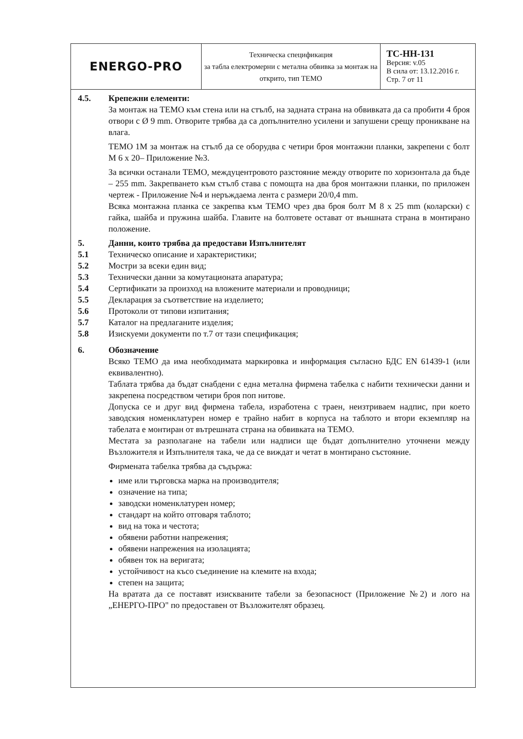| ENERGO-PRO | Техническа спецификация за табла електромерни с метална обвивка за монтаж на открито, тип ТЕМО | ТС-НН-131 Версия: v.05 В сила от: 13.12.2016 г. Стр. 7 от 11 |
4.5. Крепежни елементи:
За монтаж на ТЕМО към стена или на стълб, на задната страна на обвивката да са пробити 4 броя отвори с Ø 9 mm. Отворите трябва да са допълнително усилени и запушени срещу проникване на влага.
ТЕМО 1М за монтаж на стълб да се оборудва с четири броя монтажни планки, закрепени с болт М 6 х 20– Приложение №3.
За всички останали ТЕМО, междуцентровото разстояние между отворите по хоризонтала да бъде – 255 mm. Закрепването към стълб става с помощта на два броя монтажни планки, по приложен чертеж - Приложение №4 и неръждаема лента с размери 20/0,4 mm.
Всяка монтажна планка се закрепва към ТЕМО чрез два броя болт М 8 х 25 mm (коларски) с гайка, шайба и пружина шайба. Главите на болтовете остават от външната страна в монтирано положение.
5. Данни, които трябва да предостави Изпълнителят
5.1 Техническо описание и характеристики;
5.2 Мостри за всеки един вид;
5.3 Технически данни за комутационата апаратура;
5.4 Сертификати за произход на вложените материали и проводници;
5.5 Декларация за съответствие на изделието;
5.6 Протоколи от типови изпитания;
5.7 Каталог на предлаганите изделия;
5.8 Изискуеми документи по т.7 от тази спецификация;
6. Обозначение
Всяко ТЕМО да има необходимата маркировка и информация съгласно БДС EN 61439-1 (или еквивалентно).
Таблата трябва да бъдат снабдени с една метална фирмена табелка с набити технически данни и закрепена посредством четири броя поп нитове.
Допуска се и друг вид фирмена табела, изработена с траен, неизтриваем надпис, при което заводския номенклатурен номер е трайно набит в корпуса на таблото и втори екземпляр на табелата е монтиран от вътрешната страна на обвивката на ТЕМО.
Местата за разполагане на табели или надписи ще бъдат допълнително уточнени между Възложителя и Изпълнителя така, че да се виждат и четат в монтирано състояние.
Фирмената табелка трябва да съдържа:
име или търговска марка на производителя;
означение на типа;
заводски номенклатурен номер;
стандарт на който отговаря таблото;
вид на тока и честота;
обявени работни напрежения;
обявени напрежения на изолацията;
обявен ток на веригата;
устойчивост на късо съединение на клемите на входа;
степен на защита;
На вратата да се поставят изискваните табели за безопасност (Приложение №2) и лого на „ЕНЕРГО-ПРО" по предоставен от Възложителят образец.